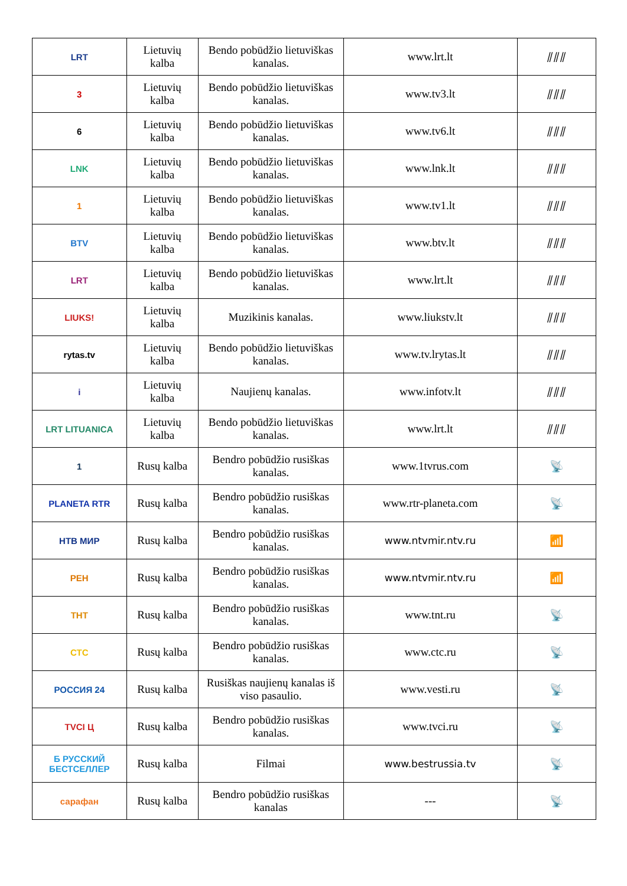| LRT | Lietuvių kalba | Bendo pobūdžio lietuviškas kanalas. | www.lrt.lt | ⫽⫽⫽ |
| 3 | Lietuvių kalba | Bendo pobūdžio lietuviškas kanalas. | www.tv3.lt | ⫽⫽⫽ |
| 6 | Lietuvių kalba | Bendo pobūdžio lietuviškas kanalas. | www.tv6.lt | ⫽⫽⫽ |
| LNK | Lietuvių kalba | Bendo pobūdžio lietuviškas kanalas. | www.lnk.lt | ⫽⫽⫽ |
| 1 | Lietuvių kalba | Bendo pobūdžio lietuviškas kanalas. | www.tv1.lt | ⫽⫽⫽ |
| BTV | Lietuvių kalba | Bendo pobūdžio lietuviškas kanalas. | www.btv.lt | ⫽⫽⫽ |
| LRT | Lietuvių kalba | Bendo pobūdžio lietuviškas kanalas. | www.lrt.lt | ⫽⫽⫽ |
| LIUKS! | Lietuvių kalba | Muzikinis kanalas. | www.liukstv.lt | ⫽⫽⫽ |
| rytas.tv | Lietuvių kalba | Bendo pobūdžio lietuviškas kanalas. | www.tv.lrytas.lt | ⫽⫽⫽ |
| i | Lietuvių kalba | Naujienų kanalas. | www.infotv.lt | ⫽⫽⫽ |
| LRT LITUANICA | Lietuvių kalba | Bendo pobūdžio lietuviškas kanalas. | www.lrt.lt | ⫽⫽⫽ |
| 1 | Rusų kalba | Bendro pobūdžio rusiškas kanalas. | www.1tvrus.com | 📡 |
| PLANETA RTR | Rusų kalba | Bendro pobūdžio rusiškas kanalas. | www.rtr-planeta.com | 📡 |
| НТВ МИР | Rusų kalba | Bendro pobūdžio rusiškas kanalas. | www.ntvmir.ntv.ru | 📶 |
| РЕН | Rusų kalba | Bendro pobūdžio rusiškas kanalas. | www.ntvmir.ntv.ru | 📶 |
| ТНТ | Rusų kalba | Bendro pobūdžio rusiškas kanalas. | www.tnt.ru | 📡 |
| СТС | Rusų kalba | Bendro pobūdžio rusiškas kanalas. | www.ctc.ru | 📡 |
| РОССИЯ 24 | Rusų kalba | Rusiškas naujienų kanalas iš viso pasaulio. | www.vesti.ru | 📡 |
| TVCI Ц | Rusų kalba | Bendro pobūdžio rusiškas kanalas. | www.tvci.ru | 📡 |
| Б РУССКИЙ БЕСТСЕЛЛЕР | Rusų kalba | Filmai | www.bestrussia.tv | 📡 |
| сарафан | Rusų kalba | Bendro pobūdžio rusiškas kanalas | --- | 📡 |